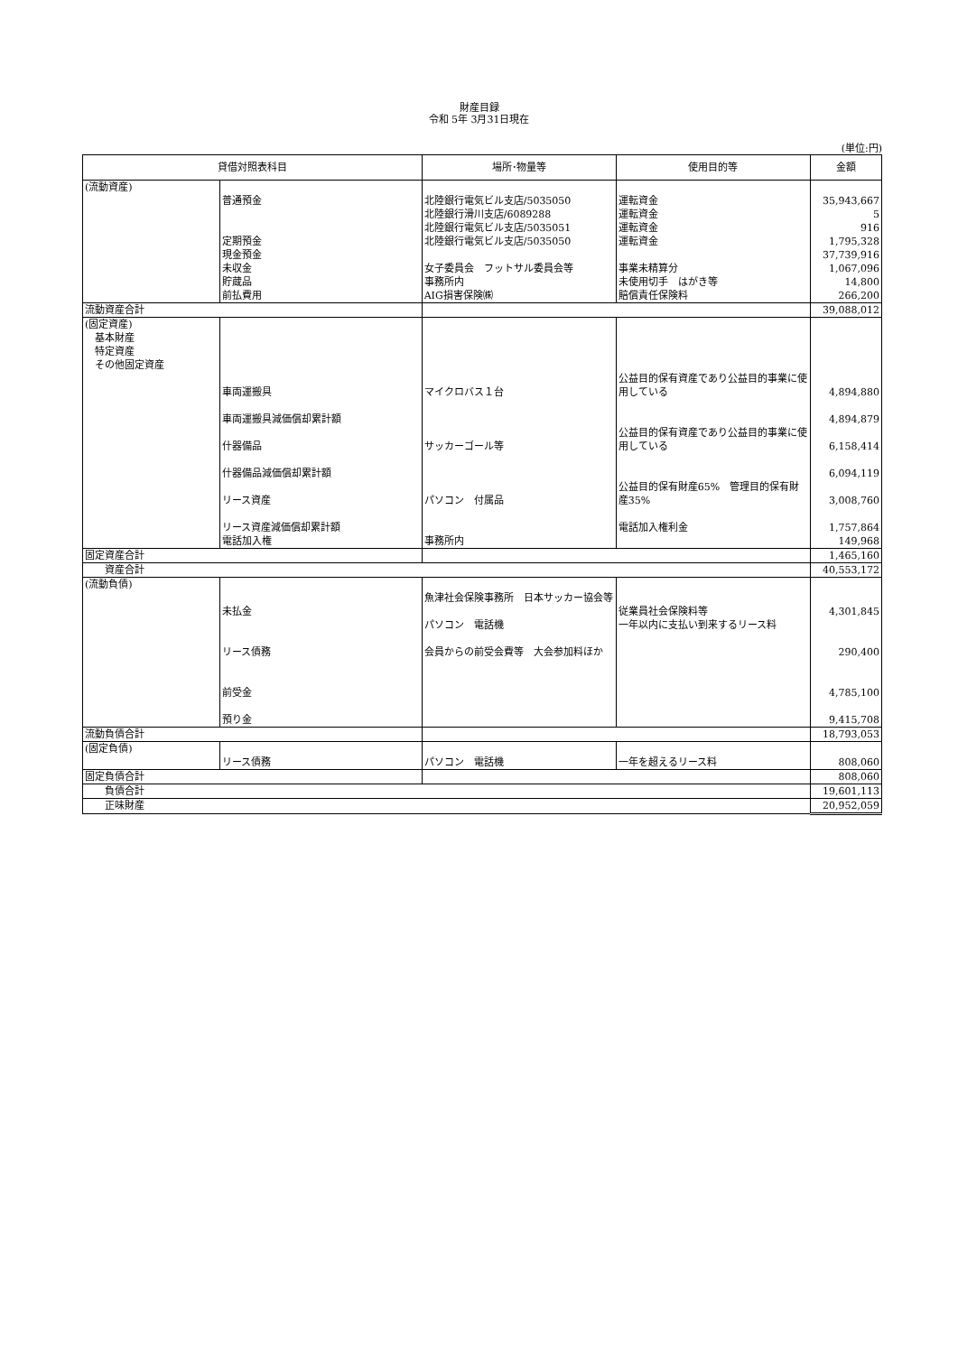財産目録
令和 5年 3月31日現在
(単位:円)
| 貸借対照表科目 | | 場所･物量等 | 使用目的等 | 金額 |
| --- | --- | --- | --- | --- |
| (流動資産) | 普通預金 定期預金 現金預金 未収金 貯蔵品 前払費用 | 北陸銀行電気ビル支店/5035050 北陸銀行滑川支店/6089288 北陸銀行電気ビル支店/5035051 北陸銀行電気ビル支店/5035050 女子委員会 フットサル委員会等 事務所内 AIG損害保険㈱ | 運転資金 運転資金 運転資金 運転資金 事業未精算分 未使用切手 はがき等 賠償責任保険料 | 35,943,667 5 916 1,795,328 37,739,916 1,067,096 14,800 266,200 |
| 流動資産合計 | | | | 39,088,012 |
| (固定資産) 基本財産 特定資産 その他固定資産 | 車両運搬具 車両運搬具減価償却累計額 什器備品 什器備品減価償却累計額 リース資産 リース資産減価償却累計額 電話加入権 | マイクロバス１台 サッカーゴール等 パソコン 付属品 事務所内 | 公益目的保有資産であり公益目的事業に使用している 公益目的保有資産であり公益目的事業に使用している 公益目的保有財産65% 管理目的保有財産35% 電話加入権利金 | 4,894,880 4,894,879 6,158,414 6,094,119 3,008,760 1,757,864 149,968 |
| 固定資産合計 | | | | 1,465,160 |
| 資産合計 | | | | 40,553,172 |
| (流動負債) | 未払金 リース債務 前受金 預り金 | 魚津社会保険事務所 日本サッカー協会等 パソコン 電話機 会員からの前受会費等 大会参加料ほか | 従業員社会保険料等 一年以内に支払い到来するリース料 | 4,301,845 290,400 4,785,100 9,415,708 |
| 流動負債合計 | | | | 18,793,053 |
| (固定負債) | リース債務 | パソコン 電話機 | 一年を超えるリース料 | 808,060 |
| 固定負債合計 | | | | 808,060 |
| 負債合計 | | | | 19,601,113 |
| 正味財産 | | | | 20,952,059 |